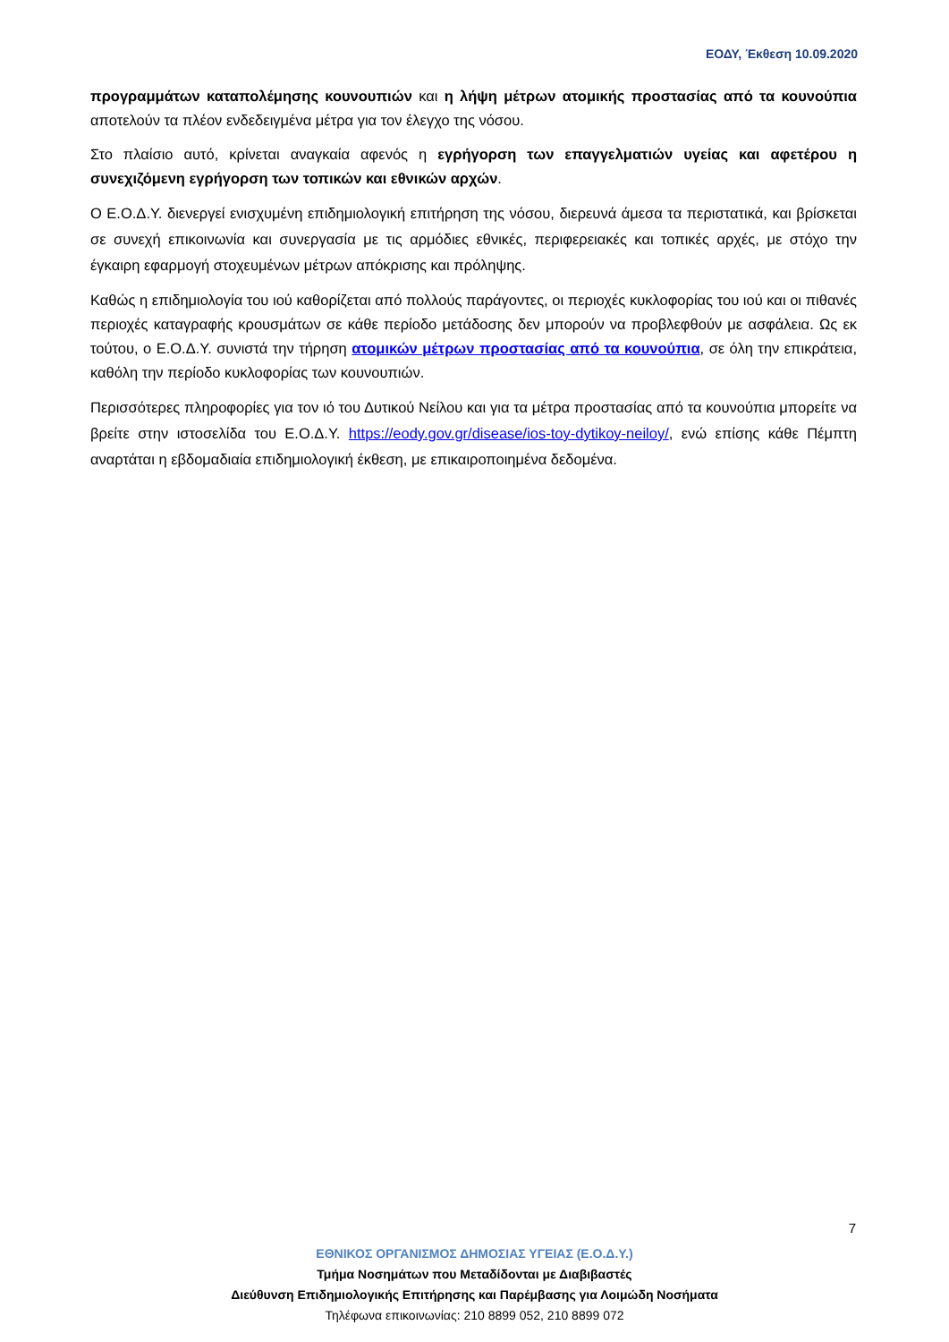ΕΟΔΥ, Έκθεση 10.09.2020
προγραμμάτων καταπολέμησης κουνουπιών και η λήψη μέτρων ατομικής προστασίας από τα κουνούπια αποτελούν τα πλέον ενδεδειγμένα μέτρα για τον έλεγχο της νόσου.
Στο πλαίσιο αυτό, κρίνεται αναγκαία αφενός η εγρήγορση των επαγγελματιών υγείας και αφετέρου η συνεχιζόμενη εγρήγορση των τοπικών και εθνικών αρχών.
Ο Ε.Ο.Δ.Υ. διενεργεί ενισχυμένη επιδημιολογική επιτήρηση της νόσου, διερευνά άμεσα τα περιστατικά, και βρίσκεται σε συνεχή επικοινωνία και συνεργασία με τις αρμόδιες εθνικές, περιφερειακές και τοπικές αρχές, με στόχο την έγκαιρη εφαρμογή στοχευμένων μέτρων απόκρισης και πρόληψης.
Καθώς η επιδημιολογία του ιού καθορίζεται από πολλούς παράγοντες, οι περιοχές κυκλοφορίας του ιού και οι πιθανές περιοχές καταγραφής κρουσμάτων σε κάθε περίοδο μετάδοσης δεν μπορούν να προβλεφθούν με ασφάλεια. Ως εκ τούτου, ο Ε.Ο.Δ.Υ. συνιστά την τήρηση ατομικών μέτρων προστασίας από τα κουνούπια, σε όλη την επικράτεια, καθόλη την περίοδο κυκλοφορίας των κουνουπιών.
Περισσότερες πληροφορίες για τον ιό του Δυτικού Νείλου και για τα μέτρα προστασίας από τα κουνούπια μπορείτε να βρείτε στην ιστοσελίδα του Ε.Ο.Δ.Υ. https://eody.gov.gr/disease/ios-toy-dytikoy-neiloy/, ενώ επίσης κάθε Πέμπτη αναρτάται η εβδομαδιαία επιδημιολογική έκθεση, με επικαιροποιημένα δεδομένα.
7
ΕΘΝΙΚΟΣ ΟΡΓΑΝΙΣΜΟΣ ΔΗΜΟΣΙΑΣ ΥΓΕΙΑΣ (Ε.Ο.Δ.Υ.)
Τμήμα Νοσημάτων που Μεταδίδονται με Διαβιβαστές
Διεύθυνση Επιδημιολογικής Επιτήρησης και Παρέμβασης για Λοιμώδη Νοσήματα
Τηλέφωνα επικοινωνίας: 210 8899 052, 210 8899 072